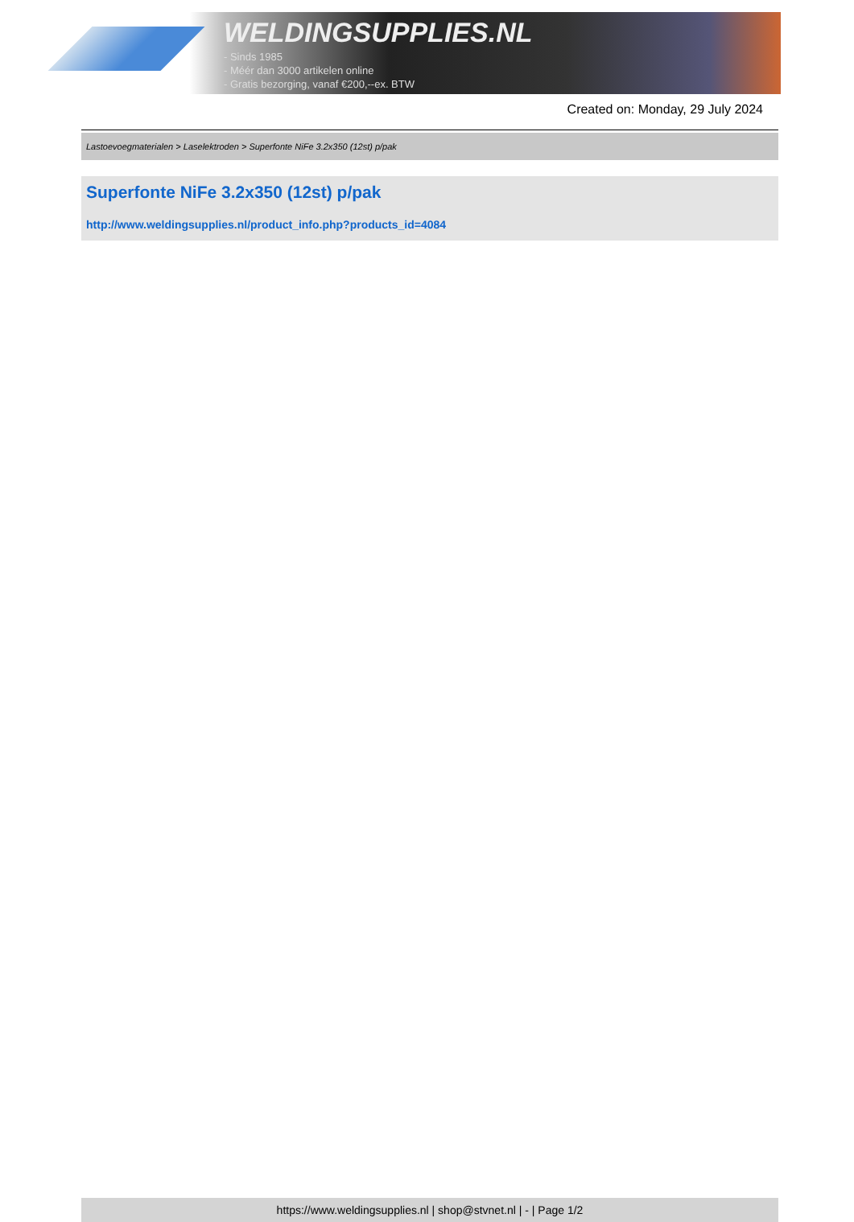WELDINGSUPPLIES.NL
- Sinds 1985
- Méér dan 3000 artikelen online
- Gratis bezorging, vanaf €200,--ex. BTW
Created on: Monday, 29 July 2024
Lastoevoegmaterialen > Laselektroden > Superfonte NiFe 3.2x350 (12st) p/pak
Superfonte NiFe 3.2x350 (12st) p/pak
http://www.weldingsupplies.nl/product_info.php?products_id=4084
https://www.weldingsupplies.nl | shop@stvnet.nl | - | Page 1/2